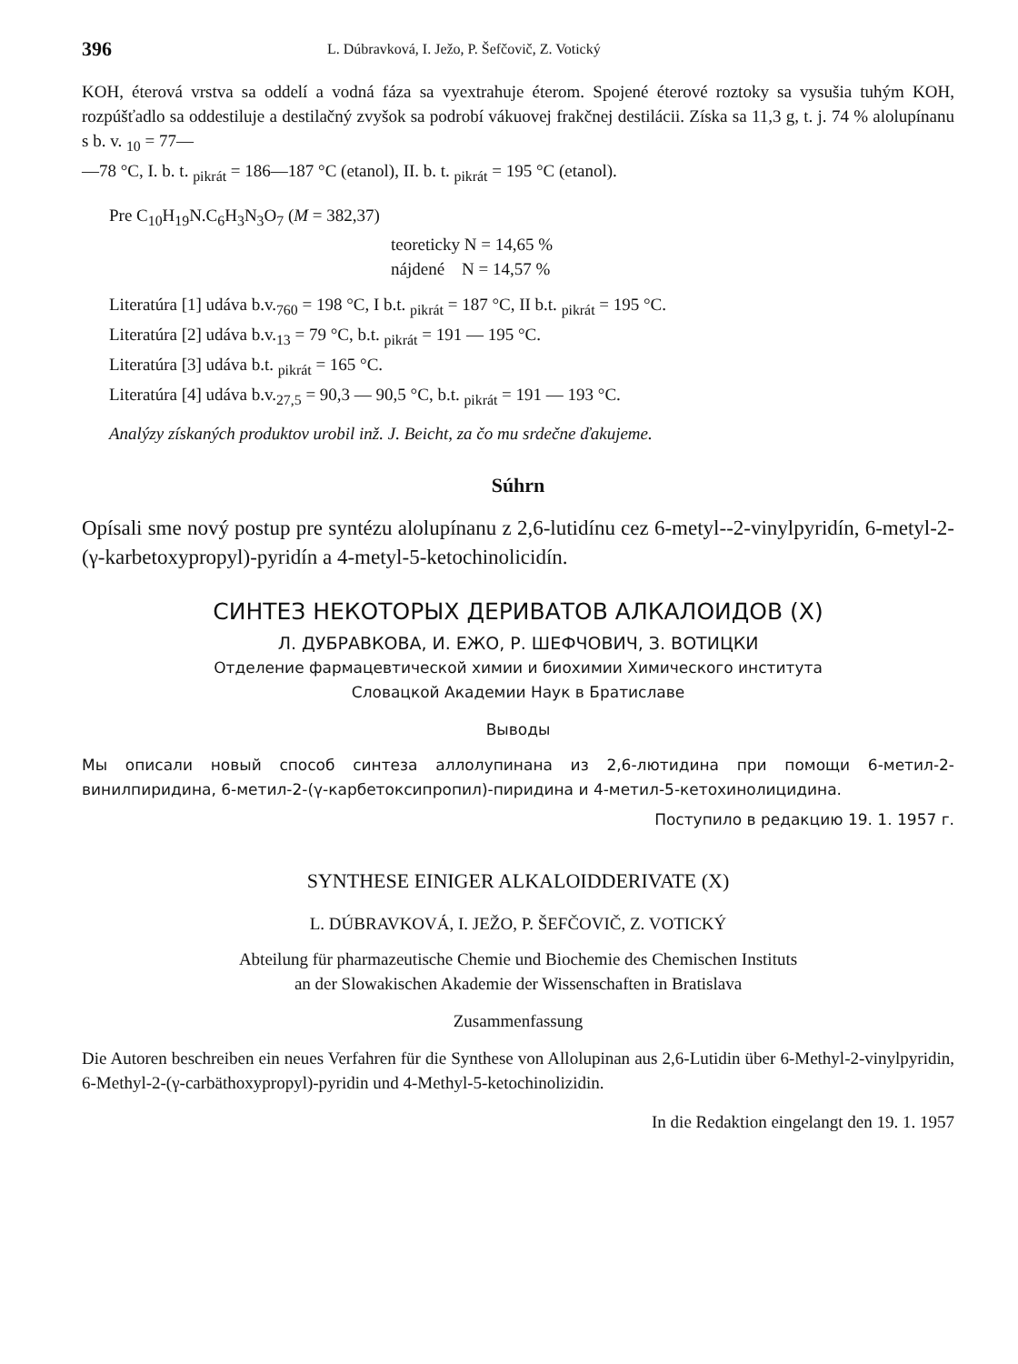396 L. Dúbravková, I. Ježo, P. Šefčovič, Z. Votický
KOH, éterová vrstva sa oddelí a vodná fáza sa vyextrahuje éterom. Spojené éterové roztoky sa vysušia tuhým KOH, rozpúšťadlo sa oddestiluje a destilačný zvyšok sa podrobí vákuovej frakčnej destilácii. Získa sa 11,3 g, t. j. 74 % alolupínanu s b. v. <sub>10</sub> = 77—
—78 °C, I. b. t. <sub>pikrát</sub> = 186—187 °C (etanol), II. b. t. <sub>pikrát</sub> = 195 °C (etanol).
Pre C<sub>10</sub>H<sub>19</sub>N.C<sub>6</sub>H<sub>3</sub>N<sub>3</sub>O<sub>7</sub> (M = 382,37)
teoreticky N = 14,65 %
nájdené N = 14,57 %
Literatúra [1] udáva b.v.<sub>760</sub> = 198 °C, I b.t. <sub>pikrát</sub> = 187 °C, II b.t. <sub>pikrát</sub> = 195 °C.
Literatúra [2] udáva b.v.<sub>13</sub> = 79 °C, b.t. <sub>pikrát</sub> = 191 — 195 °C.
Literatúra [3] udáva b.t. <sub>pikrát</sub> = 165 °C.
Literatúra [4] udáva b.v.<sub>27,5</sub> = 90,3 — 90,5 °C, b.t. <sub>pikrát</sub> = 191 — 193 °C.
Analýzy získaných produktov urobil inž. J. Beicht, za čo mu srdečne ďakujeme.
Súhrn
Opísali sme nový postup pre syntézu alolupínanu z 2,6-lutidínu cez 6-metyl--2-vinylpyridín, 6-metyl-2-(γ-karbetoxypropyl)-pyridín a 4-metyl-5-ketochinolicidín.
СИНТЕЗ НЕКОТОРЫХ ДЕРИВАТОВ АЛКАЛОИДОВ (X)
Л. ДУБРАВКОВА, И. ЕЖО, Р. ШЕФЧОВИЧ, З. ВОТИЦКИ
Отделение фармацевтической химии и биохимии Химического института
Словацкой Академии Наук в Братиславе
Выводы
Мы описали новый способ синтеза аллолупинана из 2,6-лютидина при помощи 6-метил-2-винилпиридина, 6-метил-2-(γ-карбетоксипропил)-пиридина и 4-метил-5-кетохинолицидина.
Поступило в редакцию 19. 1. 1957 г.
SYNTHESE EINIGER ALKALOIDDERIVATE (X)
L. DÚBRAVKOVÁ, I. JEŽO, P. ŠEFČOVIČ, Z. VOTICKÝ
Abteilung für pharmazeutische Chemie und Biochemie des Chemischen Instituts
an der Slowakischen Akademie der Wissenschaften in Bratislava
Zusammenfassung
Die Autoren beschreiben ein neues Verfahren für die Synthese von Allolupinan aus 2,6-Lutidin über 6-Methyl-2-vinylpyridin, 6-Methyl-2-(γ-carbäthoxypropyl)-pyridin und 4-Methyl-5-ketochinolizidin.
In die Redaktion eingelangt den 19. 1. 1957